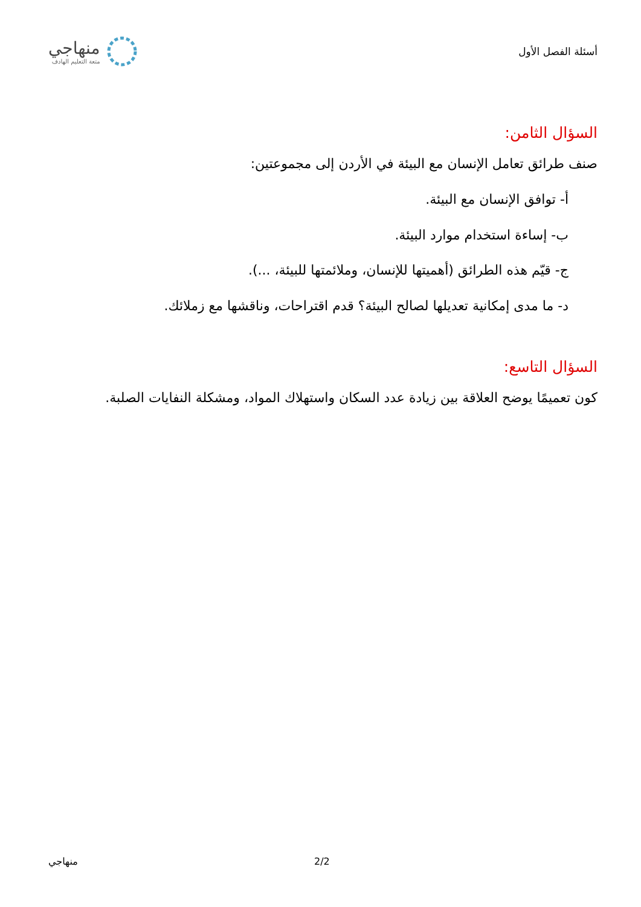أسئلة الفصل الأول
منهاجي
متعة التعليم الهادف
السؤال الثامن:
صنف طرائق تعامل الإنسان مع البيئة في الأردن إلى مجموعتين:
أ- توافق الإنسان مع البيئة.
ب- إساءة استخدام موارد البيئة.
ج- قيّم هذه الطرائق (أهميتها للإنسان، وملائمتها للبيئة، ...).
د- ما مدى إمكانية تعديلها لصالح البيئة؟ قدم اقتراحات، وناقشها مع زملائك.
السؤال التاسع:
كون تعميمًا يوضح العلاقة بين زيادة عدد السكان واستهلاك المواد، ومشكلة النفايات الصلبة.
منهاجي 2/2